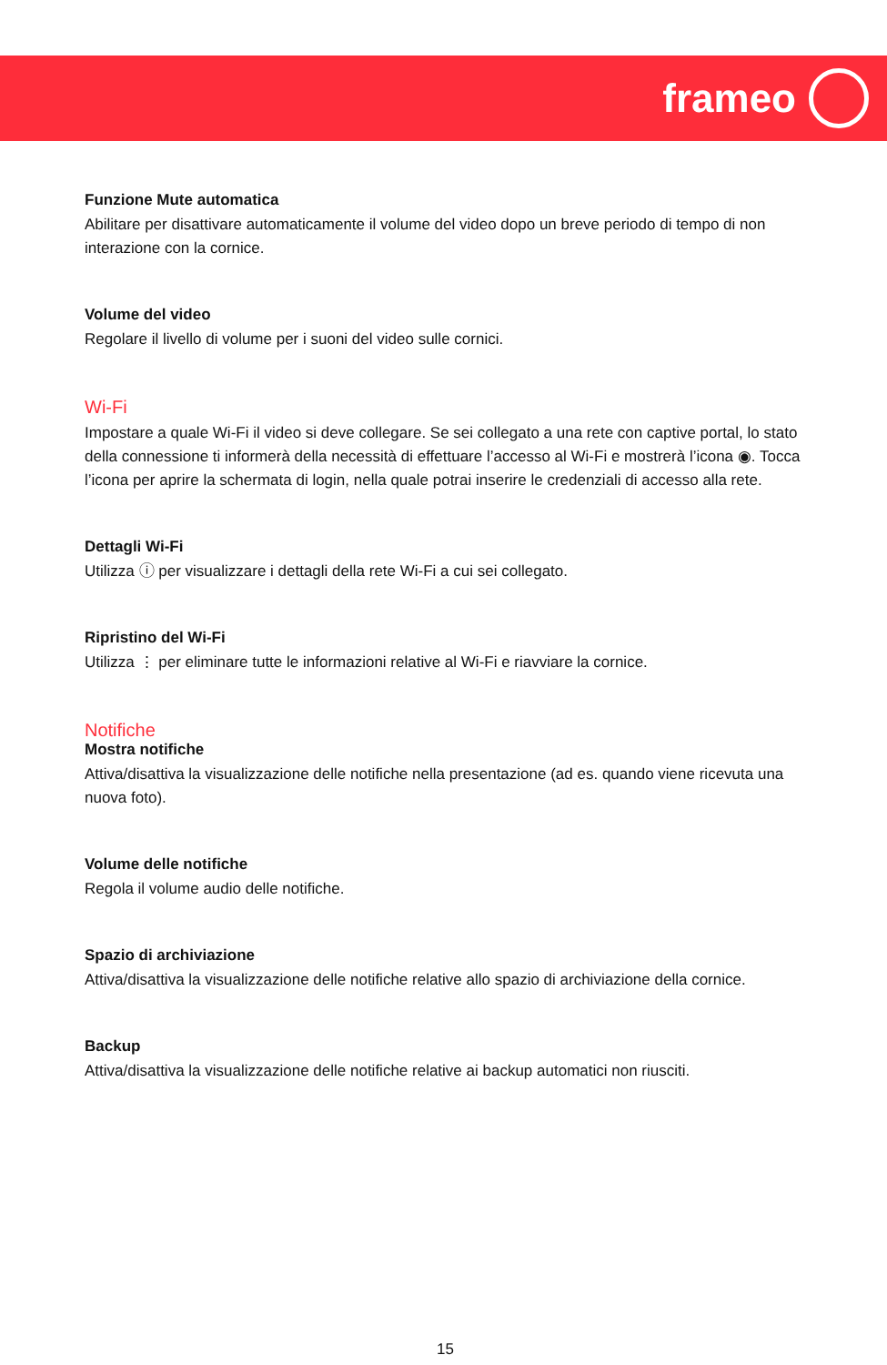frameo
Funzione Mute automatica
Abilitare per disattivare automaticamente il volume del video dopo un breve periodo di tempo di non interazione con la cornice.
Volume del video
Regolare il livello di volume per i suoni del video sulle cornici.
Wi-Fi
Impostare a quale Wi-Fi il video si deve collegare. Se sei collegato a una rete con captive portal, lo stato della connessione ti informerà della necessità di effettuare l’accesso al Wi-Fi e mostrerà l’icona ◉. Tocca l’icona per aprire la schermata di login, nella quale potrai inserire le credenziali di accesso alla rete.
Dettagli Wi-Fi
Utilizza ⓘ per visualizzare i dettagli della rete Wi-Fi a cui sei collegato.
Ripristino del Wi-Fi
Utilizza ⋮ per eliminare tutte le informazioni relative al Wi-Fi e riavviare la cornice.
Notifiche
Mostra notifiche
Attiva/disattiva la visualizzazione delle notifiche nella presentazione (ad es. quando viene ricevuta una nuova foto).
Volume delle notifiche
Regola il volume audio delle notifiche.
Spazio di archiviazione
Attiva/disattiva la visualizzazione delle notifiche relative allo spazio di archiviazione della cornice.
Backup
Attiva/disattiva la visualizzazione delle notifiche relative ai backup automatici non riusciti.
15